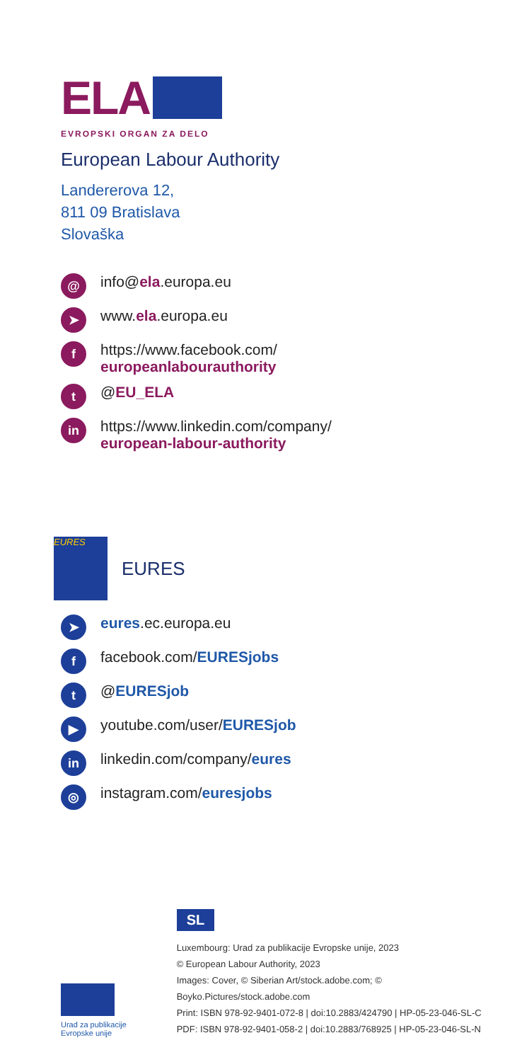ELA
EVROPSKI ORGAN ZA DELO
European Labour Authority
Landererova 12,
811 09 Bratislava
Slovaška
@ info@ela.europa.eu
➤ www.ela.europa.eu
fhttps://www.facebook.com/
europeanlabourauthority
t @EU_ELA
in https://www.linkedin.com/company/
european-labour-authority
EURES
EURES
➤ eures.ec.europa.eu
ffacebook.com/EURESjobs
t @EURESjob
▶ youtube.com/user/EURESjob
in linkedin.com/company/eures
◎ instagram.com/euresjobs
Urad za publikacije
Evropske unije
SL
Luxembourg: Urad za publikacije Evropske unije, 2023
© European Labour Authority, 2023
Images: Cover, © Siberian Art/stock.adobe.com; © Boyko.Pictures/stock.adobe.com
Print: ISBN 978-92-9401-072-8 | doi:10.2883/424790 | HP-05-23-046-SL-C
PDF: ISBN 978-92-9401-058-2 | doi:10.2883/768925 | HP-05-23-046-SL-N